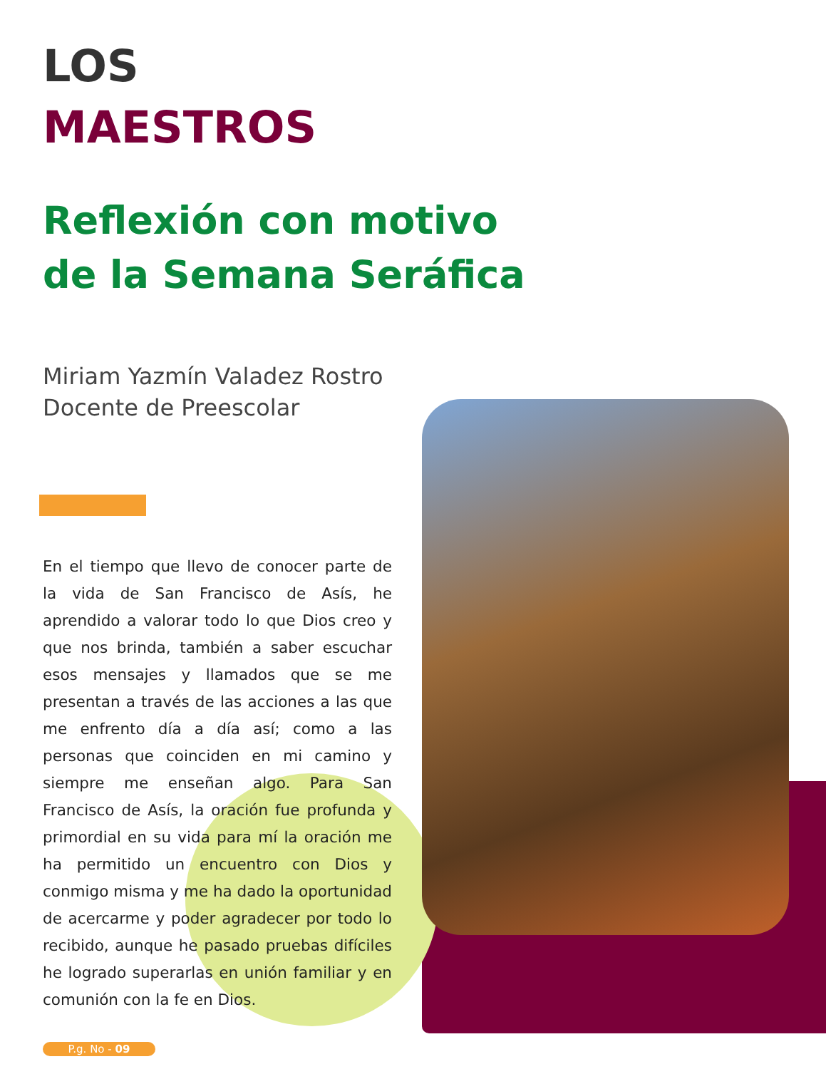LOS
MAESTROS
Reflexión con motivo
de la Semana Seráfica
Miriam Yazmín Valadez Rostro
Docente de Preescolar
En el tiempo que llevo de conocer parte de la vida de San Francisco de Asís, he aprendido a valorar todo lo que Dios creo y que nos brinda, también a saber escuchar esos mensajes y llamados que se me presentan a través de las acciones a las que me enfrento día a día así; como a las personas que coinciden en mi camino y siempre me enseñan algo. Para San Francisco de Asís, la oración fue profunda y primordial en su vida para mí la oración me ha permitido un encuentro con Dios y conmigo misma y me ha dado la oportunidad de acercarme y poder agradecer por todo lo recibido, aunque he pasado pruebas difíciles he logrado superarlas en unión familiar y en comunión con la fe en Dios.
P.g. No - 09